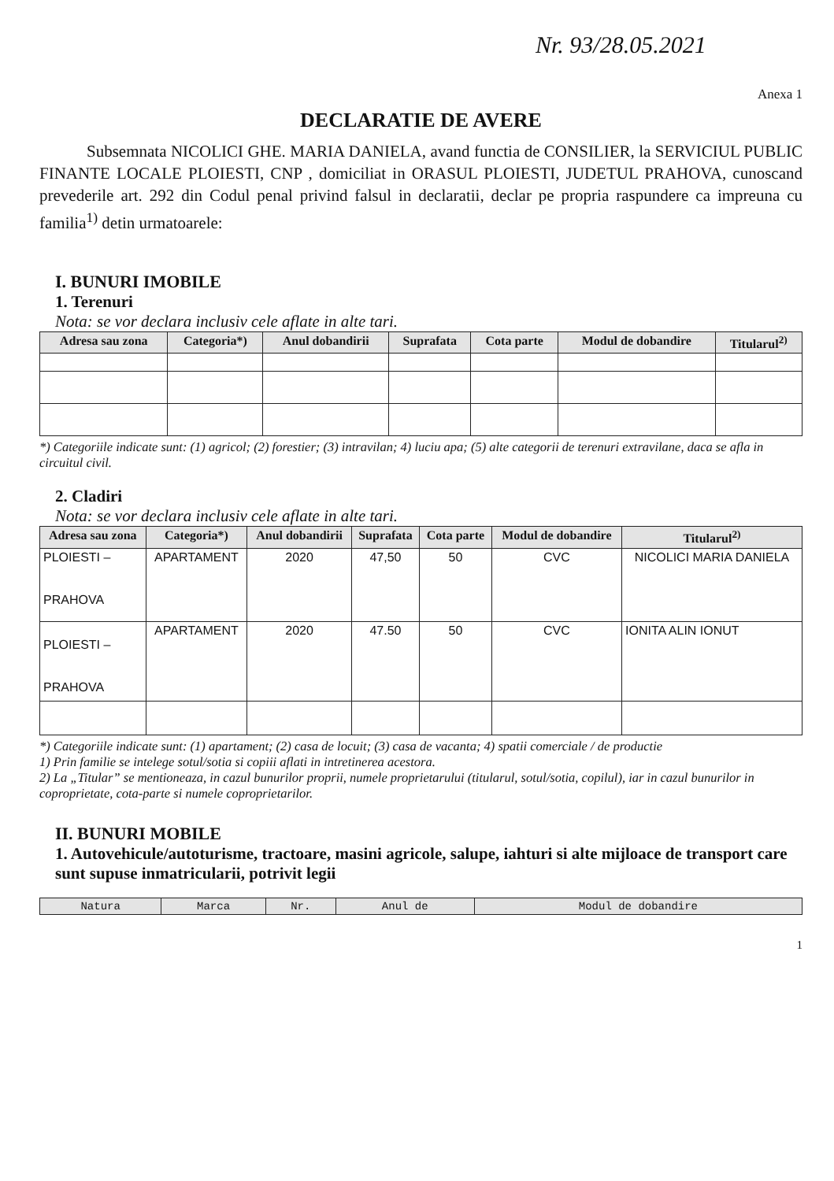Nr. 93/28.05.2021
Anexa 1
DECLARATIE DE AVERE
Subsemnata NICOLICI GHE. MARIA DANIELA, avand functia de CONSILIER, la SERVICIUL PUBLIC FINANTE LOCALE PLOIESTI, CNP , domiciliat in ORASUL PLOIESTI, JUDETUL PRAHOVA, cunoscand prevederile art. 292 din Codul penal privind falsul in declaratii, declar pe propria raspundere ca impreuna cu familia<sup>1)</sup> detin urmatoarele:
I. BUNURI IMOBILE
1. Terenuri
Nota: se vor declara inclusiv cele aflate in alte tari.
| Adresa sau zona | Categoria*) | Anul dobandirii | Suprafata | Cota parte | Modul de dobandire | Titularul<sup>2)</sup> |
| --- | --- | --- | --- | --- | --- | --- |
*) Categoriile indicate sunt: (1) agricol; (2) forestier; (3) intravilan; 4) luciu apa; (5) alte categorii de terenuri extravilane, daca se afla in circuitul civil.
2. Cladiri
Nota: se vor declara inclusiv cele aflate in alte tari.
| Adresa sau zona | Categoria*) | Anul dobandirii | Suprafata | Cota parte | Modul de dobandire | Titularul<sup>2)</sup> |
| --- | --- | --- | --- | --- | --- | --- |
| PLOIESTI – PRAHOVA | APARTAMENT | 2020 | 47,50 | 50 | CVC | NICOLICI MARIA DANIELA |
| PLOIESTI – PRAHOVA | APARTAMENT | 2020 | 47.50 | 50 | CVC | IONITA ALIN IONUT |
*) Categoriile indicate sunt: (1) apartament; (2) casa de locuit; (3) casa de vacanta; 4) spatii comerciale / de productie
1) Prin familie se intelege sotul/sotia si copiii aflati in intretinerea acestora.
2) La „Titular” se mentioneaza, in cazul bunurilor proprii, numele proprietarului (titularul, sotul/sotia, copilul), iar in cazul bunurilor in coproprietate, cota-parte si numele coproprietarilor.
II. BUNURI MOBILE
1. Autovehicule/autoturisme, tractoare, masini agricole, salupe, iahturi si alte mijloace de transport care sunt supuse inmatricularii, potrivit legii
| Natura | Marca | Nr. | Anul de | Modul de dobandire |
| --- | --- | --- | --- | --- |
1